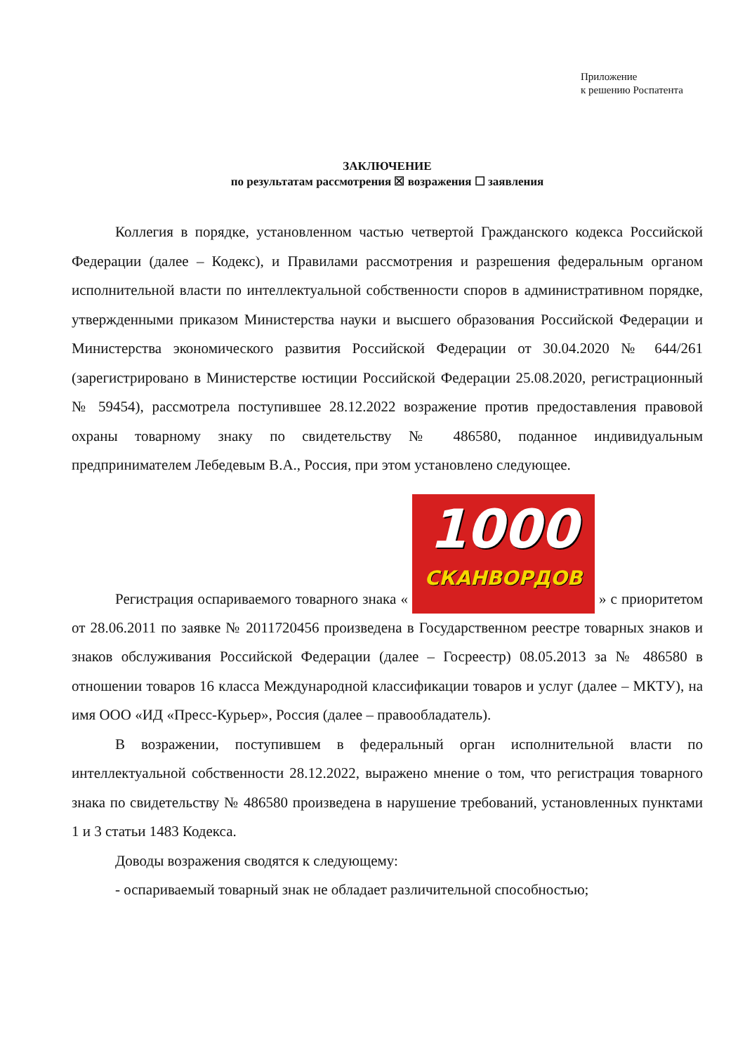Приложение
к решению Роспатента
ЗАКЛЮЧЕНИЕ
по результатам рассмотрения ☒ возражения ☐ заявления
Коллегия в порядке, установленном частью четвертой Гражданского кодекса Российской Федерации (далее – Кодекс), и Правилами рассмотрения и разрешения федеральным органом исполнительной власти по интеллектуальной собственности споров в административном порядке, утвержденными приказом Министерства науки и высшего образования Российской Федерации и Министерства экономического развития Российской Федерации от 30.04.2020 № 644/261 (зарегистрировано в Министерстве юстиции Российской Федерации 25.08.2020, регистрационный № 59454), рассмотрела поступившее 28.12.2022 возражение против предоставления правовой охраны товарному знаку по свидетельству № 486580, поданное индивидуальным предпринимателем Лебедевым В.А., Россия, при этом установлено следующее.
Регистрация оспариваемого товарного знака « 1000 СКАНВОРДОВ » с приоритетом от 28.06.2011 по заявке № 2011720456 произведена в Государственном реестре товарных знаков и знаков обслуживания Российской Федерации (далее – Госреестр) 08.05.2013 за № 486580 в отношении товаров 16 класса Международной классификации товаров и услуг (далее – МКТУ), на имя ООО «ИД «Пресс-Курьер», Россия (далее – правообладатель).
В возражении, поступившем в федеральный орган исполнительной власти по интеллектуальной собственности 28.12.2022, выражено мнение о том, что регистрация товарного знака по свидетельству № 486580 произведена в нарушение требований, установленных пунктами 1 и 3 статьи 1483 Кодекса.
Доводы возражения сводятся к следующему:
- оспариваемый товарный знак не обладает различительной способностью;